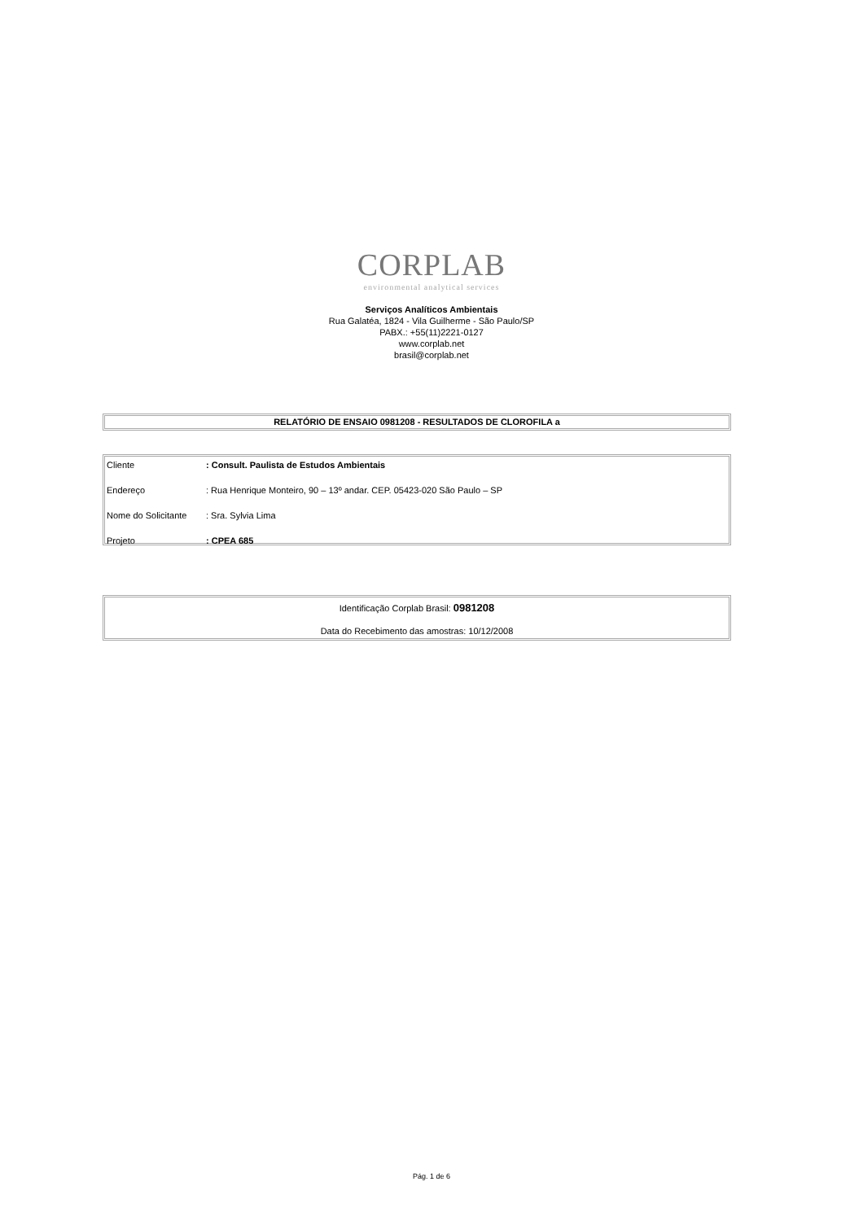CORPLAB
environmental analytical services
Serviços Analíticos Ambientais
Rua Galatéa, 1824 - Vila Guilherme - São Paulo/SP
PABX.: +55(11)2221-0127
www.corplab.net
brasil@corplab.net
RELATÓRIO DE ENSAIO 0981208 - RESULTADOS DE CLOROFILA a
| Cliente | : Consult. Paulista de Estudos Ambientais |
| Endereço | : Rua Henrique Monteiro, 90 – 13º andar. CEP. 05423-020 São Paulo – SP |
| Nome do Solicitante | : Sra. Sylvia Lima |
| Projeto | : CPEA 685 |
Identificação Corplab Brasil: 0981208
Data do Recebimento das amostras: 10/12/2008
Pág. 1 de 6